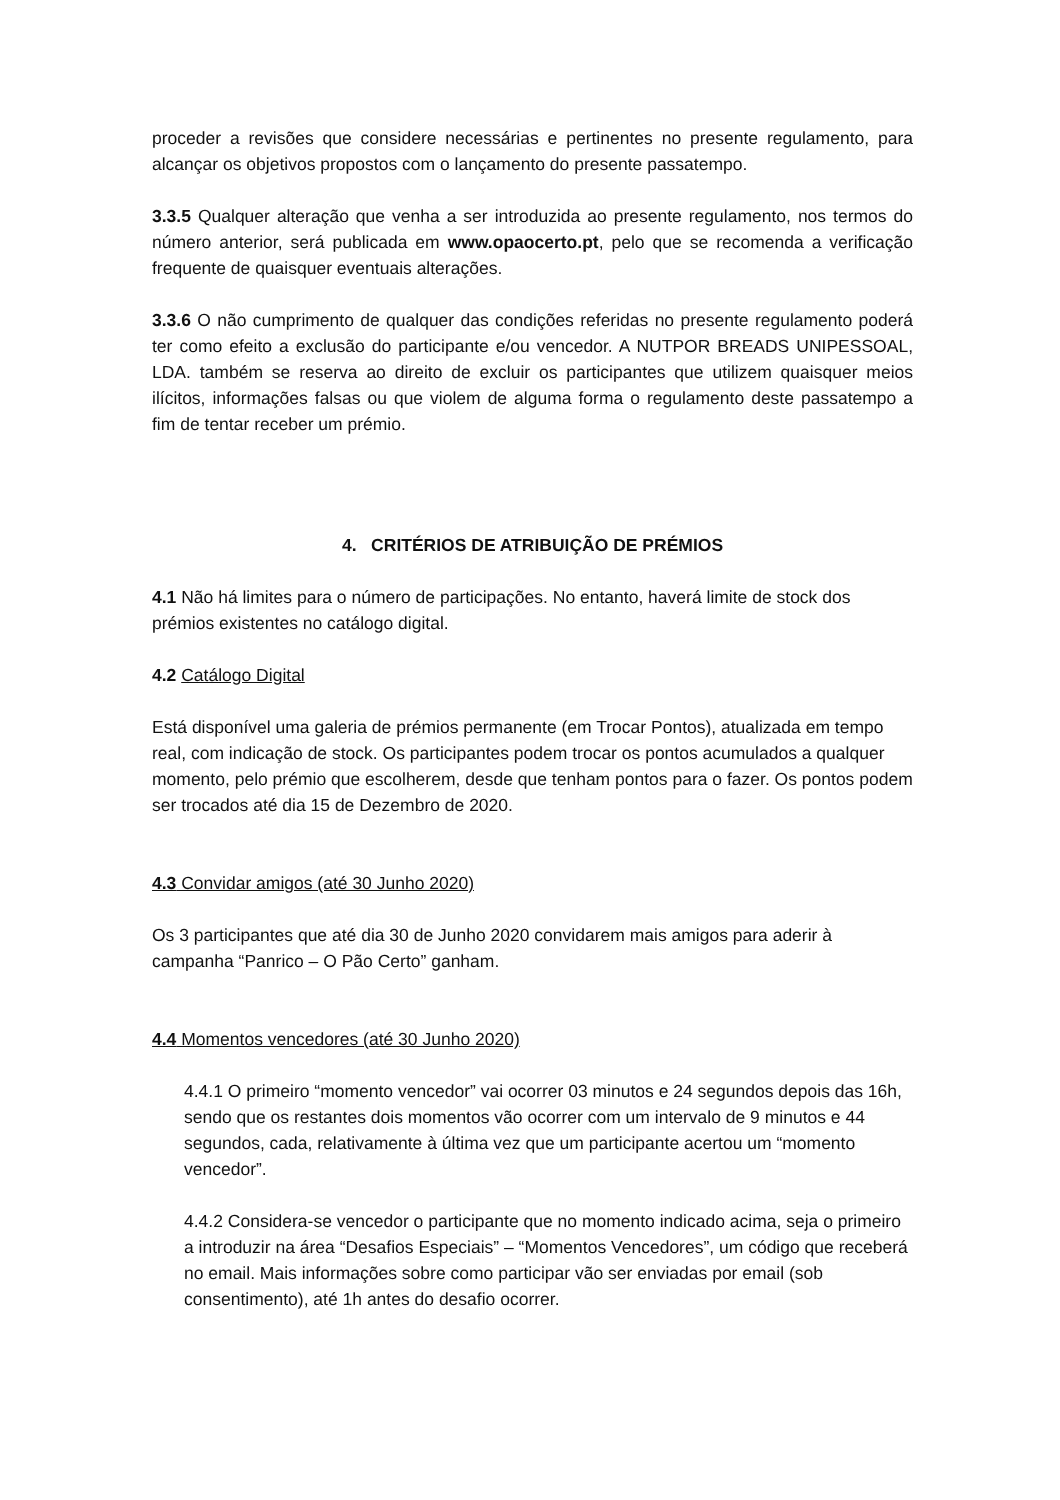proceder a revisões que considere necessárias e pertinentes no presente regulamento, para alcançar os objetivos propostos com o lançamento do presente passatempo.
3.3.5 Qualquer alteração que venha a ser introduzida ao presente regulamento, nos termos do número anterior, será publicada em www.opaocerto.pt, pelo que se recomenda a verificação frequente de quaisquer eventuais alterações.
3.3.6 O não cumprimento de qualquer das condições referidas no presente regulamento poderá ter como efeito a exclusão do participante e/ou vencedor. A NUTPOR BREADS UNIPESSOAL, LDA. também se reserva ao direito de excluir os participantes que utilizem quaisquer meios ilícitos, informações falsas ou que violem de alguma forma o regulamento deste passatempo a fim de tentar receber um prémio.
4. CRITÉRIOS DE ATRIBUIÇÃO DE PRÉMIOS
4.1 Não há limites para o número de participações. No entanto, haverá limite de stock dos prémios existentes no catálogo digital.
4.2 Catálogo Digital
Está disponível uma galeria de prémios permanente (em Trocar Pontos), atualizada em tempo real, com indicação de stock. Os participantes podem trocar os pontos acumulados a qualquer momento, pelo prémio que escolherem, desde que tenham pontos para o fazer. Os pontos podem ser trocados até dia 15 de Dezembro de 2020.
4.3 Convidar amigos (até 30 Junho 2020)
Os 3 participantes que até dia 30 de Junho 2020 convidarem mais amigos para aderir à campanha “Panrico – O Pão Certo” ganham.
4.4 Momentos vencedores (até 30 Junho 2020)
4.4.1 O primeiro “momento vencedor” vai ocorrer 03 minutos e 24 segundos depois das 16h, sendo que os restantes dois momentos vão ocorrer com um intervalo de 9 minutos e 44 segundos, cada, relativamente à última vez que um participante acertou um “momento vencedor”.
4.4.2 Considera-se vencedor o participante que no momento indicado acima, seja o primeiro a introduzir na área “Desafios Especiais” – “Momentos Vencedores”, um código que receberá no email. Mais informações sobre como participar vão ser enviadas por email (sob consentimento), até 1h antes do desafio ocorrer.